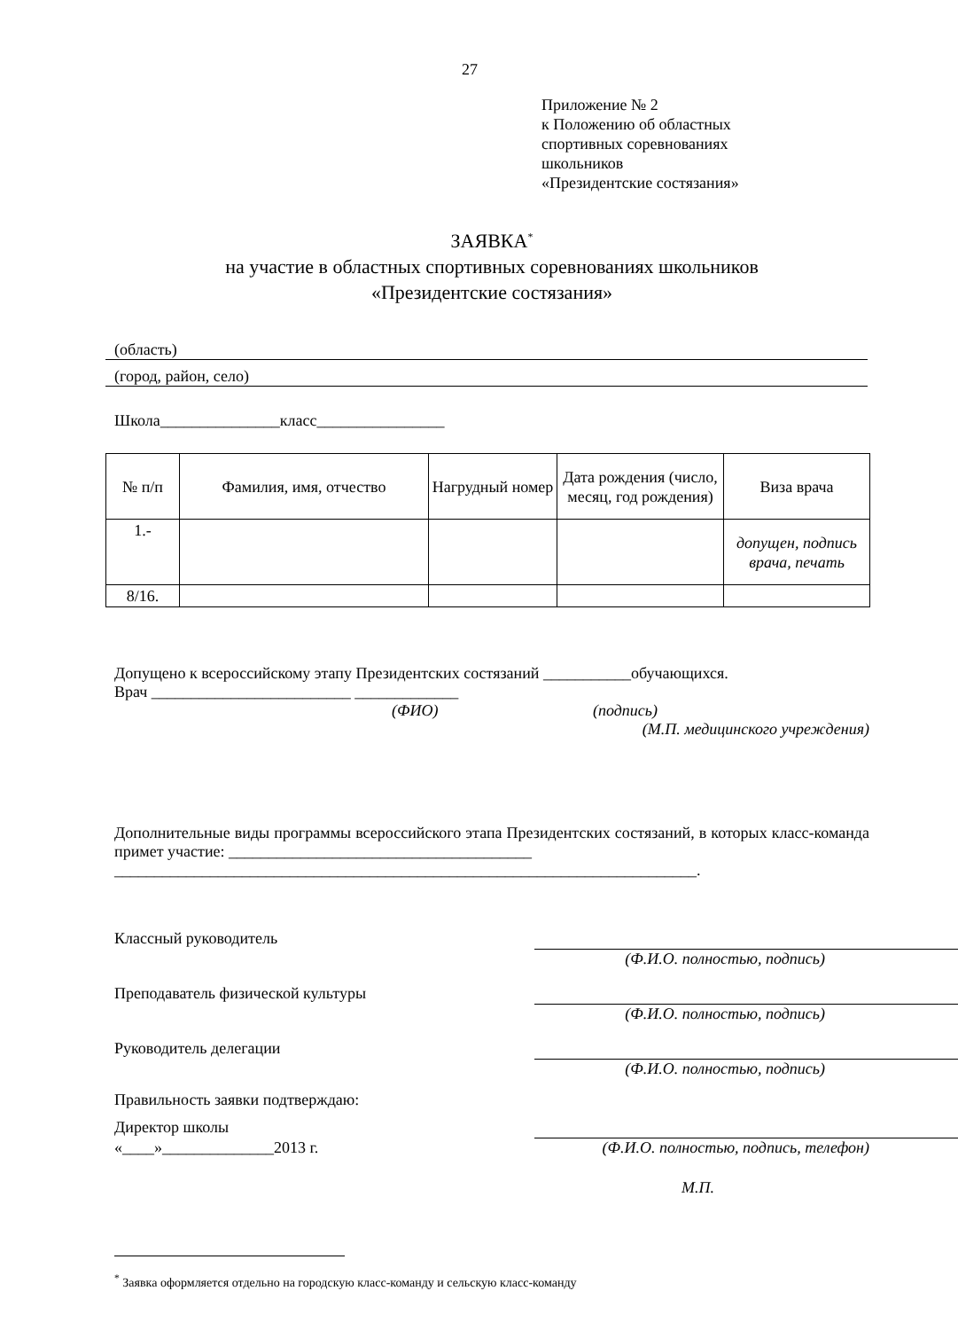27
Приложение № 2
к Положению об областных
спортивных соревнованиях
школьников
«Президентские состязания»
ЗАЯВКА<sup>*</sup>
на участие в областных спортивных соревнованиях школьников
«Президентские состязания»
(область)
(город, район, село)
Школа_______________класс________________
| № п/п | Фамилия, имя, отчество | Нагрудный номер | Дата рождения (число, месяц, год рождения) | Виза врача |
| --- | --- | --- | --- | --- |
| 1.- | | | | допущен, подпись врача, печать |
| 8/16. | | | | |
Допущено к всероссийскому этапу Президентских состязаний ___________обучающихся.
Врач _________________________ _____________
(ФИО) (подпись)
(М.П. медицинского учреждения)
Дополнительные виды программы всероссийского этапа Президентских состязаний, в которых класс-команда примет участие: ______________________________________
_________________________________________________________________________.
Классный руководитель
(Ф.И.О. полностью, подпись)
Преподаватель физической культуры
(Ф.И.О. полностью, подпись)
Руководитель делегации
(Ф.И.О. полностью, подпись)
Правильность заявки подтверждаю:
Директор школы
«____»______________2013 г. (Ф.И.О. полностью, подпись, телефон)
М.П.
<sup>*</sup> Заявка оформляется отдельно на городскую класс-команду и сельскую класс-команду